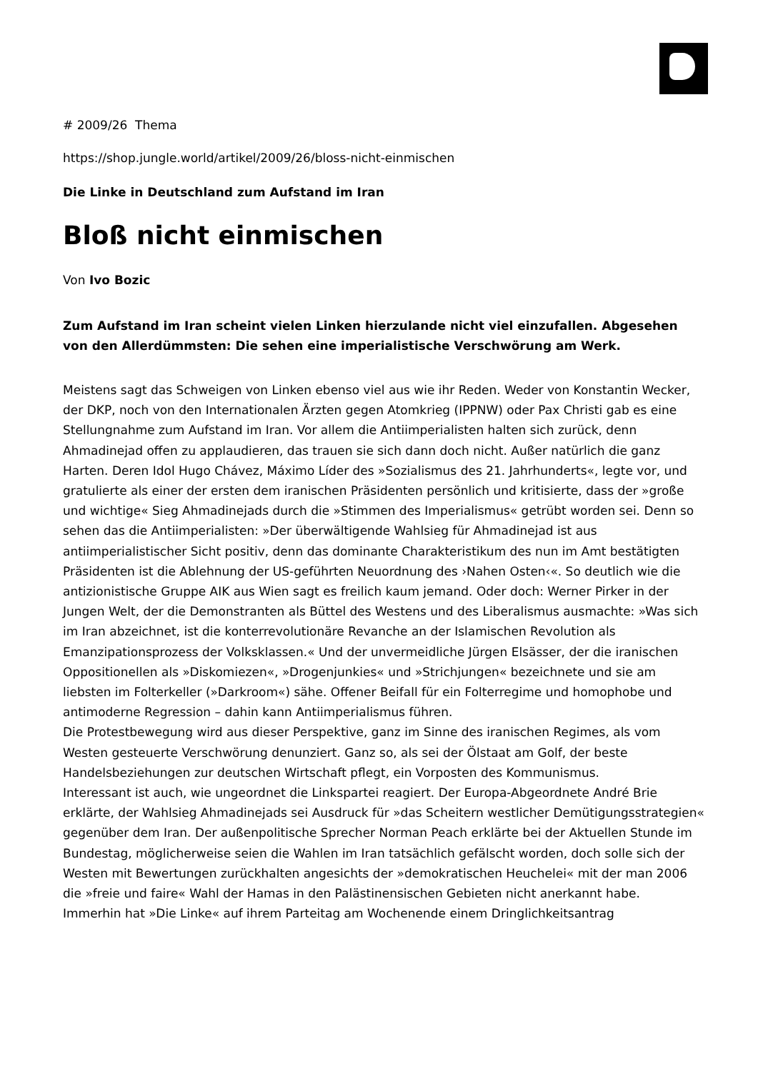# 2009/26 Thema
https://shop.jungle.world/artikel/2009/26/bloss-nicht-einmischen
Die Linke in Deutschland zum Aufstand im Iran
Bloß nicht einmischen
Von Ivo Bozic
Zum Aufstand im Iran scheint vielen Linken hierzulande nicht viel einzufallen. Abgesehen von den Allerdümmsten: Die sehen eine imperialistische Verschwörung am Werk.
Meistens sagt das Schweigen von Linken ebenso viel aus wie ihr Reden. Weder von Konstantin Wecker, der DKP, noch von den Internationalen Ärzten gegen Atomkrieg (IPPNW) oder Pax Christi gab es eine Stellungnahme zum Aufstand im Iran. Vor allem die Antiimperialisten halten sich zurück, denn Ahmadinejad offen zu applaudieren, das trauen sie sich dann doch nicht. Außer natürlich die ganz Harten. Deren Idol Hugo Chávez, Máximo Líder des »Sozialismus des 21. Jahrhunderts«, legte vor, und gratulierte als einer der ersten dem iranischen Präsidenten persönlich und kritisierte, dass der »große und wichtige« Sieg Ahmadinejads durch die »Stimmen des Imperialismus« getrübt worden sei. Denn so sehen das die Antiimperialisten: »Der überwältigende Wahlsieg für Ahmadinejad ist aus antiimperialistischer Sicht positiv, denn das dominante Charakteristikum des nun im Amt bestätigten Präsidenten ist die Ablehnung der US-geführten Neuordnung des ›Nahen Osten‹«. So deutlich wie die antizionistische Gruppe AIK aus Wien sagt es freilich kaum jemand. Oder doch: Werner Pirker in der Jungen Welt, der die Demonstranten als Büttel des Westens und des Liberalismus ausmachte: »Was sich im Iran abzeichnet, ist die konterrevolutionäre Revanche an der Islamischen Revolution als Emanzipationsprozess der Volksklassen.« Und der unvermeidliche Jürgen Elsässer, der die iranischen Oppositionellen als »Diskomiezen«, »Drogenjunkies« und »Strichjungen« bezeichnete und sie am liebsten im Folterkeller (»Darkroom«) sähe. Offener Beifall für ein Folterregime und homophobe und antimoderne Regression – dahin kann Antiimperialismus führen.
Die Protestbewegung wird aus dieser Perspektive, ganz im Sinne des iranischen Regimes, als vom Westen gesteuerte Verschwörung denunziert. Ganz so, als sei der Ölstaat am Golf, der beste Handelsbeziehungen zur deutschen Wirtschaft pflegt, ein Vorposten des Kommunismus.
Interessant ist auch, wie ungeordnet die Linkspartei reagiert. Der Europa-Abgeordnete André Brie erklärte, der Wahlsieg Ahmadinejads sei Ausdruck für »das Scheitern westlicher Demütigungsstrategien« gegenüber dem Iran. Der außenpolitische Sprecher Norman Peach erklärte bei der Aktuellen Stunde im Bundestag, möglicherweise seien die Wahlen im Iran tatsächlich gefälscht worden, doch solle sich der Westen mit Bewertungen zurückhalten angesichts der »demokratischen Heuchelei« mit der man 2006 die »freie und faire« Wahl der Hamas in den Palästinensischen Gebieten nicht anerkannt habe.
Immerhin hat »Die Linke« auf ihrem Parteitag am Wochenende einem Dringlichkeitsantrag